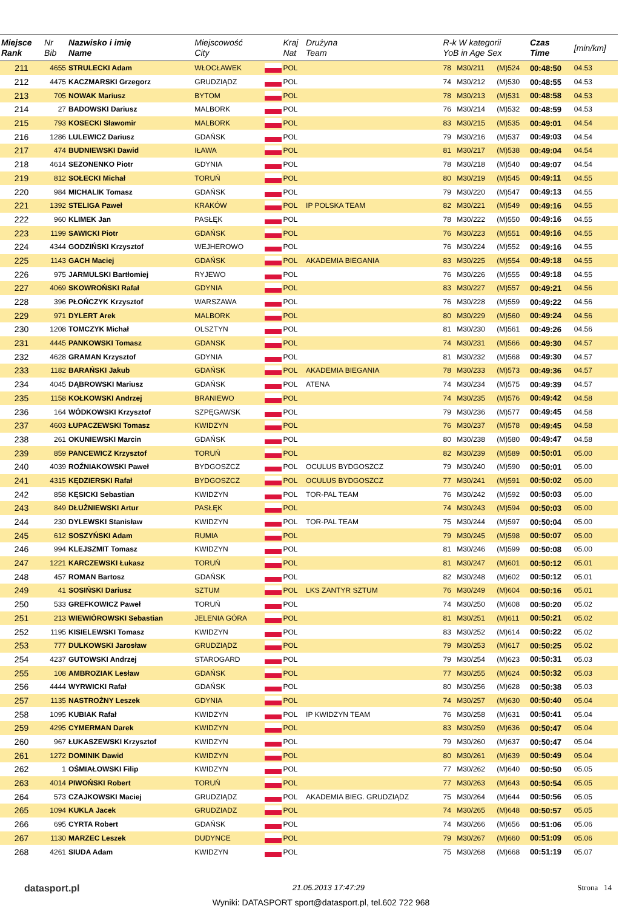| Miejsce Rank | Nr Bib | Nazwisko i imię Name | Miejscowość City | | Kraj Nat | Drużyna Team | R-k W kategorii YoB in Age Sex | | | Czas Time | [min/km] |
| --- | --- | --- | --- | --- | --- | --- | --- | --- | --- | --- | --- |
| 211 | 4655 | STRULECKI Adam | WŁOCŁAWEK | | POL | | 78 | M30/211 | (M)524 | 00:48:50 | 04.53 |
| 212 | 4475 | KACZMARSKI Grzegorz | GRUDZIĄDZ | | POL | | 74 | M30/212 | (M)530 | 00:48:55 | 04.53 |
| 213 | 705 | NOWAK Mariusz | BYTOM | | POL | | 78 | M30/213 | (M)531 | 00:48:58 | 04.53 |
| 214 | 27 | BADOWSKI Dariusz | MALBORK | | POL | | 76 | M30/214 | (M)532 | 00:48:59 | 04.53 |
| 215 | 793 | KOSECKI Sławomir | MALBORK | | POL | | 83 | M30/215 | (M)535 | 00:49:01 | 04.54 |
| 216 | 1286 | LULEWICZ Dariusz | GDAŃSK | | POL | | 79 | M30/216 | (M)537 | 00:49:03 | 04.54 |
| 217 | 474 | BUDNIEWSKI Dawid | IŁAWA | | POL | | 81 | M30/217 | (M)538 | 00:49:04 | 04.54 |
| 218 | 4614 | SEZONENKO Piotr | GDYNIA | | POL | | 78 | M30/218 | (M)540 | 00:49:07 | 04.54 |
| 219 | 812 | SOŁECKI Michał | TORUŃ | | POL | | 80 | M30/219 | (M)545 | 00:49:11 | 04.55 |
| 220 | 984 | MICHALIK Tomasz | GDAŃSK | | POL | | 79 | M30/220 | (M)547 | 00:49:13 | 04.55 |
| 221 | 1392 | STELIGA Paweł | KRAKÓW | | POL | IP POLSKA TEAM | 82 | M30/221 | (M)549 | 00:49:16 | 04.55 |
| 222 | 960 | KLIMEK Jan | PASŁĘK | | POL | | 78 | M30/222 | (M)550 | 00:49:16 | 04.55 |
| 223 | 1199 | SAWICKI Piotr | GDAŃSK | | POL | | 76 | M30/223 | (M)551 | 00:49:16 | 04.55 |
| 224 | 4344 | GODZIŃSKI Krzysztof | WEJHEROWO | | POL | | 76 | M30/224 | (M)552 | 00:49:16 | 04.55 |
| 225 | 1143 | GACH Maciej | GDAŃSK | | POL | AKADEMIA BIEGANIA | 83 | M30/225 | (M)554 | 00:49:18 | 04.55 |
| 226 | 975 | JARMULSKI Bartłomiej | RYJEWO | | POL | | 76 | M30/226 | (M)555 | 00:49:18 | 04.55 |
| 227 | 4069 | SKOWROŃSKI Rafał | GDYNIA | | POL | | 83 | M30/227 | (M)557 | 00:49:21 | 04.56 |
| 228 | 396 | PŁOŃCZYK Krzysztof | WARSZAWA | | POL | | 76 | M30/228 | (M)559 | 00:49:22 | 04.56 |
| 229 | 971 | DYLERT Arek | MALBORK | | POL | | 80 | M30/229 | (M)560 | 00:49:24 | 04.56 |
| 230 | 1208 | TOMCZYK Michał | OLSZTYN | | POL | | 81 | M30/230 | (M)561 | 00:49:26 | 04.56 |
| 231 | 4445 | PANKOWSKI Tomasz | GDANSK | | POL | | 74 | M30/231 | (M)566 | 00:49:30 | 04.57 |
| 232 | 4628 | GRAMAN Krzysztof | GDYNIA | | POL | | 81 | M30/232 | (M)568 | 00:49:30 | 04.57 |
| 233 | 1182 | BARAŃSKI Jakub | GDAŃSK | | POL | AKADEMIA BIEGANIA | 78 | M30/233 | (M)573 | 00:49:36 | 04.57 |
| 234 | 4045 | DĄBROWSKI Mariusz | GDAŃSK | | POL | ATENA | 74 | M30/234 | (M)575 | 00:49:39 | 04.57 |
| 235 | 1158 | KOŁKOWSKI Andrzej | BRANIEWO | | POL | | 74 | M30/235 | (M)576 | 00:49:42 | 04.58 |
| 236 | 164 | WÓDKOWSKI Krzysztof | SZPĘGAWSK | | POL | | 79 | M30/236 | (M)577 | 00:49:45 | 04.58 |
| 237 | 4603 | ŁUPACZEWSKI Tomasz | KWIDZYN | | POL | | 76 | M30/237 | (M)578 | 00:49:45 | 04.58 |
| 238 | 261 | OKUNIEWSKI Marcin | GDAŃSK | | POL | | 80 | M30/238 | (M)580 | 00:49:47 | 04.58 |
| 239 | 859 | PANCEWICZ Krzysztof | TORUŃ | | POL | | 82 | M30/239 | (M)589 | 00:50:01 | 05.00 |
| 240 | 4039 | ROŹNIAKOWSKI Paweł | BYDGOSZCZ | | POL | OCULUS BYDGOSZCZ | 79 | M30/240 | (M)590 | 00:50:01 | 05.00 |
| 241 | 4315 | KĘDZIERSKI Rafał | BYDGOSZCZ | | POL | OCULUS BYDGOSZCZ | 77 | M30/241 | (M)591 | 00:50:02 | 05.00 |
| 242 | 858 | KĘSICKI Sebastian | KWIDZYN | | POL | TOR-PAL TEAM | 76 | M30/242 | (M)592 | 00:50:03 | 05.00 |
| 243 | 849 | DŁUŻNIEWSKI Artur | PASŁĘK | | POL | | 74 | M30/243 | (M)594 | 00:50:03 | 05.00 |
| 244 | 230 | DYLEWSKI Stanisław | KWIDZYN | | POL | TOR-PAL TEAM | 75 | M30/244 | (M)597 | 00:50:04 | 05.00 |
| 245 | 612 | SOSZYŃSKI Adam | RUMIA | | POL | | 79 | M30/245 | (M)598 | 00:50:07 | 05.00 |
| 246 | 994 | KLEJSZMIT Tomasz | KWIDZYN | | POL | | 81 | M30/246 | (M)599 | 00:50:08 | 05.00 |
| 247 | 1221 | KARCZEWSKI Łukasz | TORUŃ | | POL | | 81 | M30/247 | (M)601 | 00:50:12 | 05.01 |
| 248 | 457 | ROMAN Bartosz | GDAŃSK | | POL | | 82 | M30/248 | (M)602 | 00:50:12 | 05.01 |
| 249 | 41 | SOSIŃSKI Dariusz | SZTUM | | POL | LKS ZANTYR SZTUM | 76 | M30/249 | (M)604 | 00:50:16 | 05.01 |
| 250 | 533 | GREFKOWICZ Paweł | TORUŃ | | POL | | 74 | M30/250 | (M)608 | 00:50:20 | 05.02 |
| 251 | 213 | WIEWIÓROWSKI Sebastian | JELENIA GÓRA | | POL | | 81 | M30/251 | (M)611 | 00:50:21 | 05.02 |
| 252 | 1195 | KISIELEWSKI Tomasz | KWIDZYN | | POL | | 83 | M30/252 | (M)614 | 00:50:22 | 05.02 |
| 253 | 777 | DULKOWSKI Jarosław | GRUDZIĄDZ | | POL | | 79 | M30/253 | (M)617 | 00:50:25 | 05.02 |
| 254 | 4237 | GUTOWSKI Andrzej | STAROGARD | | POL | | 79 | M30/254 | (M)623 | 00:50:31 | 05.03 |
| 255 | 108 | AMBROZIAK Lesław | GDAŃSK | | POL | | 77 | M30/255 | (M)624 | 00:50:32 | 05.03 |
| 256 | 4444 | WYRWICKI Rafał | GDAŃSK | | POL | | 80 | M30/256 | (M)628 | 00:50:38 | 05.03 |
| 257 | 1135 | NASTROŻNY Leszek | GDYNIA | | POL | | 74 | M30/257 | (M)630 | 00:50:40 | 05.04 |
| 258 | 1095 | KUBIAK Rafał | KWIDZYN | | POL | IP KWIDZYN TEAM | 76 | M30/258 | (M)631 | 00:50:41 | 05.04 |
| 259 | 4295 | CYMERMAN Darek | KWIDZYN | | POL | | 83 | M30/259 | (M)636 | 00:50:47 | 05.04 |
| 260 | 967 | ŁUKASZEWSKI Krzysztof | KWIDZYN | | POL | | 79 | M30/260 | (M)637 | 00:50:47 | 05.04 |
| 261 | 1272 | DOMINIK Dawid | KWIDZYN | | POL | | 80 | M30/261 | (M)639 | 00:50:49 | 05.04 |
| 262 | 1 | OŚMIAŁOWSKI Filip | KWIDZYN | | POL | | 77 | M30/262 | (M)640 | 00:50:50 | 05.05 |
| 263 | 4014 | PIWOŃSKI Robert | TORUŃ | | POL | | 77 | M30/263 | (M)643 | 00:50:54 | 05.05 |
| 264 | 573 | CZAJKOWSKI Maciej | GRUDZIĄDZ | | POL | AKADEMIA BIEG. GRUDZIĄDZ | 75 | M30/264 | (M)644 | 00:50:56 | 05.05 |
| 265 | 1094 | KUKLA Jacek | GRUDZIADZ | | POL | | 74 | M30/265 | (M)648 | 00:50:57 | 05.05 |
| 266 | 695 | CYRTA Robert | GDAŃSK | | POL | | 74 | M30/266 | (M)656 | 00:51:06 | 05.06 |
| 267 | 1130 | MARZEC Leszek | DUDYNCE | | POL | | 79 | M30/267 | (M)660 | 00:51:09 | 05.06 |
| 268 | 4261 | SIUDA Adam | KWIDZYN | | POL | | 75 | M30/268 | (M)668 | 00:51:19 | 05.07 |
datasport.pl 21.05.2013 17:47:29 Strona 14
Wyniki: DATASPORT sport@datasport.pl, tel.602 722 968